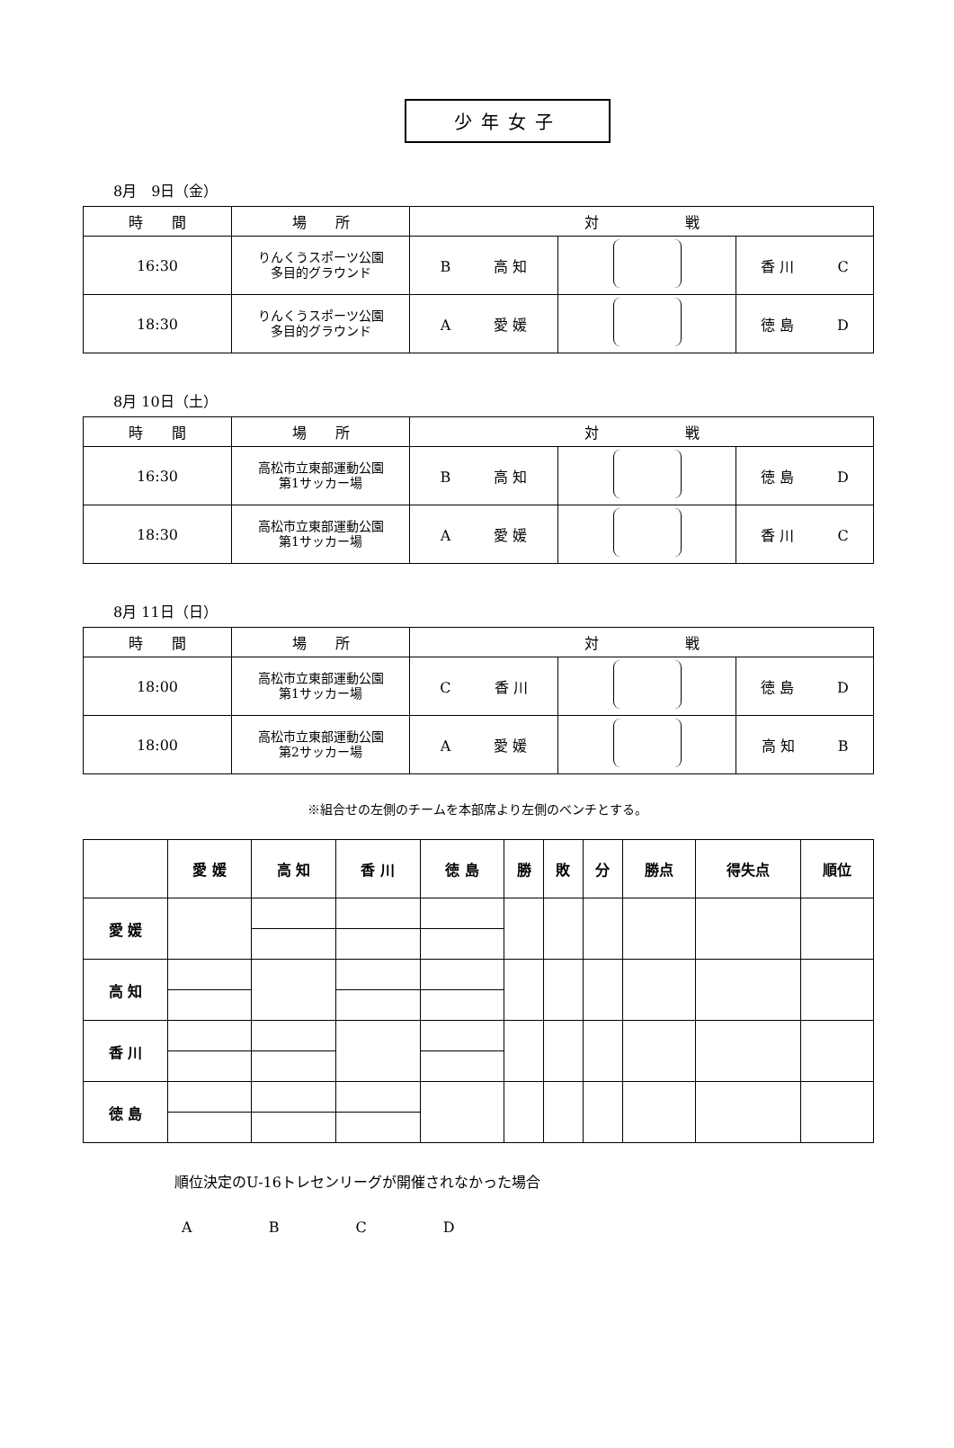少年女子
8月　9日（金）
| 時 間 | 場 所 | 対 戦 | | |
| 16:30 | りんくうスポーツ公園 多目的グラウンド | B 高 知 | | 香 川 C |
| 18:30 | りんくうスポーツ公園 多目的グラウンド | A 愛 媛 | | 徳 島 D |
8月 10日（土）
| 時 間 | 場 所 | 対 戦 | | |
| 16:30 | 高松市立東部運動公園 第1サッカー場 | B 高 知 | | 徳 島 D |
| 18:30 | 高松市立東部運動公園 第1サッカー場 | A 愛 媛 | | 香 川 C |
8月 11日（日）
| 時 間 | 場 所 | 対 戦 | | |
| 18:00 | 高松市立東部運動公園 第1サッカー場 | C 香 川 | | 徳 島 D |
| 18:00 | 高松市立東部運動公園 第2サッカー場 | A 愛 媛 | | 高 知 B |
※組合せの左側のチームを本部席より左側のベンチとする。
| | 愛 媛 | 高 知 | 香 川 | 徳 島 | 勝 | 敗 | 分 | 勝点 | 得失点 | 順位 |
| --- | --- | --- | --- | --- | --- | --- | --- | --- | --- | --- |
| 愛 媛 | | | | | | | | | | |
| 高 知 | | | | | | | | | | |
| 香 川 | | | | | | | | | | |
| 徳 島 | | | | | | | | | | |
順位決定のU-16トレセンリーグが開催されなかった場合
A B C D